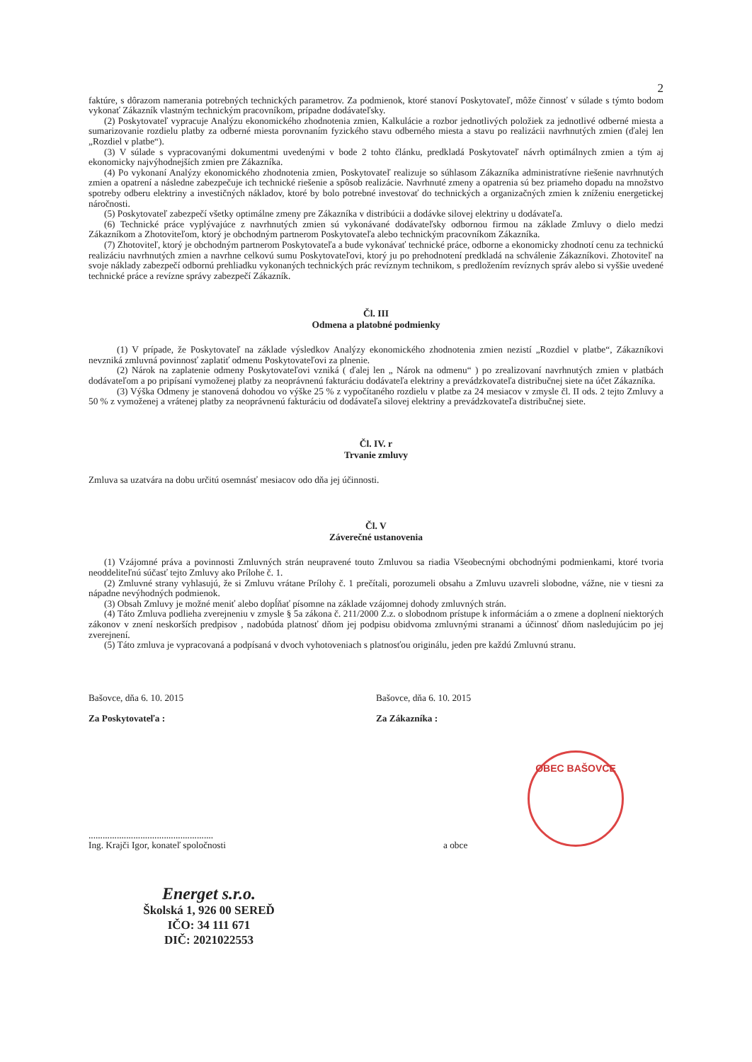2
faktúre, s dôrazom namerania potrebných technických parametrov. Za podmienok, ktoré stanoví Poskytovateľ, môže činnosť v súlade s týmto bodom vykonať Zákazník vlastným technickým pracovníkom, prípadne dodávateľsky.
(2) Poskytovateľ vypracuje Analýzu ekonomického zhodnotenia zmien, Kalkulácie a rozbor jednotlivých položiek za jednotlivé odberné miesta a sumarizovanie rozdielu platby za odberné miesta porovnaním fyzického stavu odberného miesta a stavu po realizácii navrhnutých zmien (ďalej len „Rozdiel v platbe“).
(3) V súlade s vypracovanými dokumentmi uvedenými v bode 2 tohto článku, predkladá Poskytovateľ návrh optimálnych zmien a tým aj ekonomicky najvýhodnejších zmien pre Zákazníka.
(4) Po vykonaní Analýzy ekonomického zhodnotenia zmien, Poskytovateľ realizuje so súhlasom Zákazníka administratívne riešenie navrhnutých zmien a opatrení a následne zabezpečuje ich technické riešenie a spôsob realizácie. Navrhnuté zmeny a opatrenia sú bez priameho dopadu na množstvo spotreby odberu elektriny a investičných nákladov, ktoré by bolo potrebné investovať do technických a organizačných zmien k zníženiu energetickej náročnosti.
(5) Poskytovateľ zabezpečí všetky optimálne zmeny pre Zákazníka v distribúcii a dodávke silovej elektriny u dodávateľa.
(6) Technické práce vyplývajúce z navrhnutých zmien sú vykonávané dodávateľsky odbornou firmou na základe Zmluvy o dielo medzi Zákazníkom a Zhotoviteľom, ktorý je obchodným partnerom Poskytovateľa alebo technickým pracovníkom Zákazníka.
(7) Zhotoviteľ, ktorý je obchodným partnerom Poskytovateľa a bude vykonávať technické práce, odborne a ekonomicky zhodnotí cenu za technickú realizáciu navrhnutých zmien a navrhne celkovú sumu Poskytovateľovi, ktorý ju po prehodnotení predkladá na schválenie Zákazníkovi. Zhotoviteľ na svoje náklady zabezpečí odbornú prehliadku vykonaných technických prác revíznym technikom, s predložením revíznych správ alebo si vyššie uvedené technické práce a revízne správy zabezpečí Zákazník.
Čl. III
Odmena a platobné podmienky
(1) V prípade, že Poskytovateľ na základe výsledkov Analýzy ekonomického zhodnotenia zmien nezistí „Rozdiel v platbe“, Zákazníkovi nevzniká zmluvná povinnosť zaplatiť odmenu Poskytovateľovi za plnenie.
(2) Nárok na zaplatenie odmeny Poskytovateľovi vzniká ( ďalej len „ Nárok na odmenu“ ) po zrealizovaní navrhnutých zmien v platbách dodávateľom a po pripísaní vymoženej platby za neoprávnenú fakturáciu dodávateľa elektriny a prevádzkovateľa distribučnej siete na účet Zákazníka.
(3) Výška Odmeny je stanovená dohodou vo výške 25 % z vypočítaného rozdielu v platbe za 24 mesiacov v zmysle čl. II ods. 2 tejto Zmluvy a 50 % z vymoženej a vrátenej platby za neoprávnenú fakturáciu od dodávateľa silovej elektriny a prevádzkovateľa distribučnej siete.
Čl. IV. r
Trvanie zmluvy
Zmluva sa uzatvára na dobu určitú osemnásť mesiacov odo dňa jej účinnosti.
Čl. V
Záverečné ustanovenia
(1) Vzájomné práva a povinnosti Zmluvných strán neupravené touto Zmluvou sa riadia Všeobecnými obchodnými podmienkami, ktoré tvoria neoddeliteľnú súčasť tejto Zmluvy ako Prílohe č. 1.
(2) Zmluvné strany vyhlasujú, že si Zmluvu vrátane Prílohy č. 1 prečítali, porozumeli obsahu a Zmluvu uzavreli slobodne, vážne, nie v tiesni za nápadne nevýhodných podmienok.
(3) Obsah Zmluvy je možné meniť alebo dopĺňať písomne na základe vzájomnej dohody zmluvných strán.
(4) Táto Zmluva podlieha zverejneniu v zmysle § 5a zákona č. 211/2000 Z.z. o slobodnom prístupe k informáciám a o zmene a doplnení niektorých zákonov v znení neskorších predpisov , nadobúda platnosť dňom jej podpisu obidvoma zmluvnými stranami a účinnosť dňom nasledujúcim po jej zverejnení.
(5) Táto zmluva je vypracovaná a podpísaná v dvoch vyhotoveniach s platnosťou originálu, jeden pre každú Zmluvnú stranu.
Bašovce, dňa 6. 10. 2015
Za Poskytovateľa :
Bašovce, dňa 6. 10. 2015
Za Zákazníka :
.....................................................
Ing. Krajči Igor, konateľ spoločnosti
a obce
Energet s.r.o.
Školská 1, 926 00 SEREĎ
IČO: 34 111 671
DIČ: 2021022553
OBEC BAŠOVCE